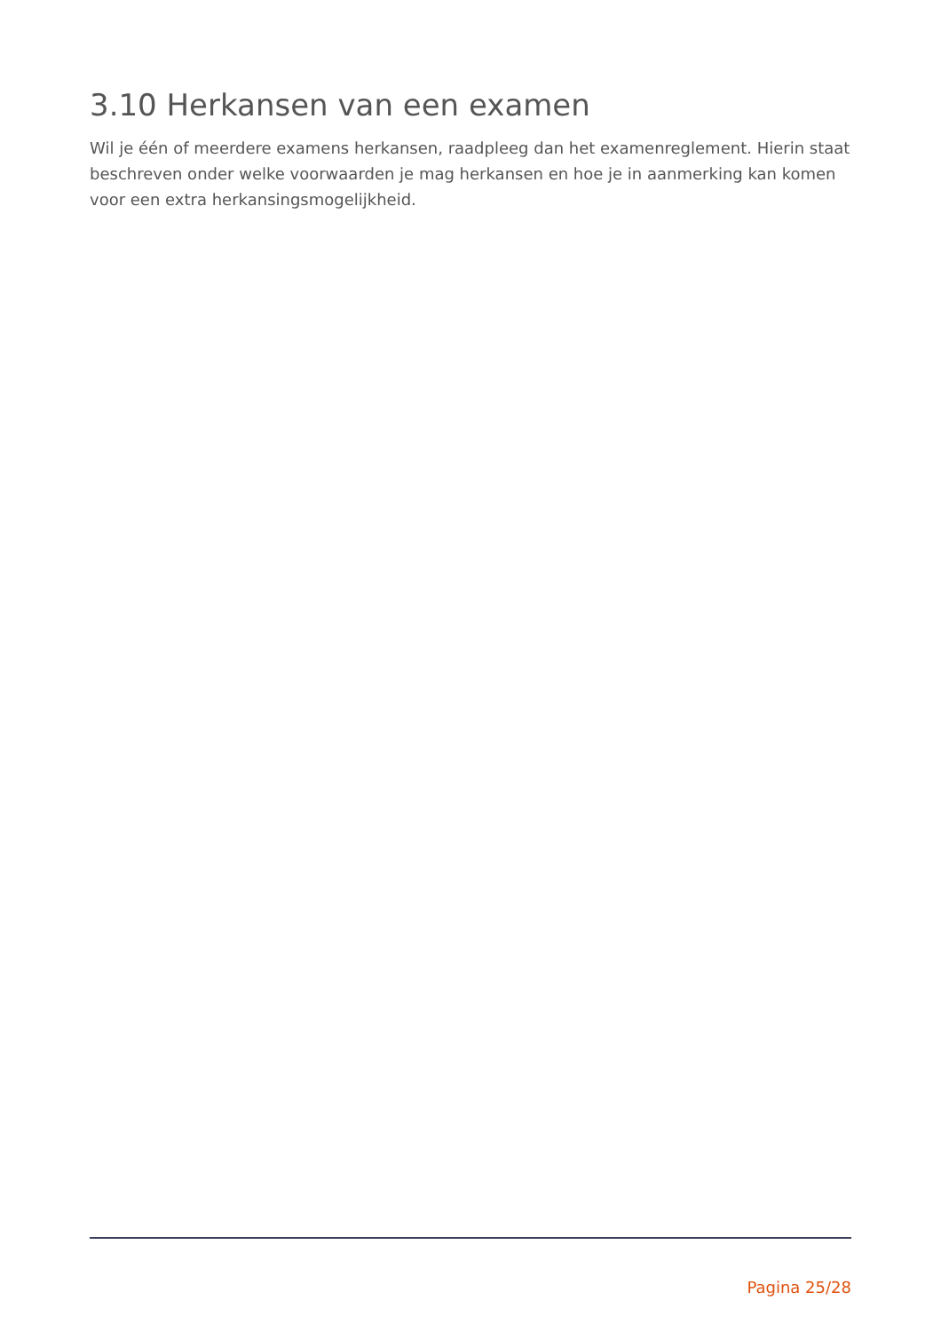3.10 Herkansen van een examen
Wil je één of meerdere examens herkansen, raadpleeg dan het examenreglement. Hierin staat beschreven onder welke voorwaarden je mag herkansen en hoe je in aanmerking kan komen voor een extra herkansingsmogelijkheid.
Pagina 25/28